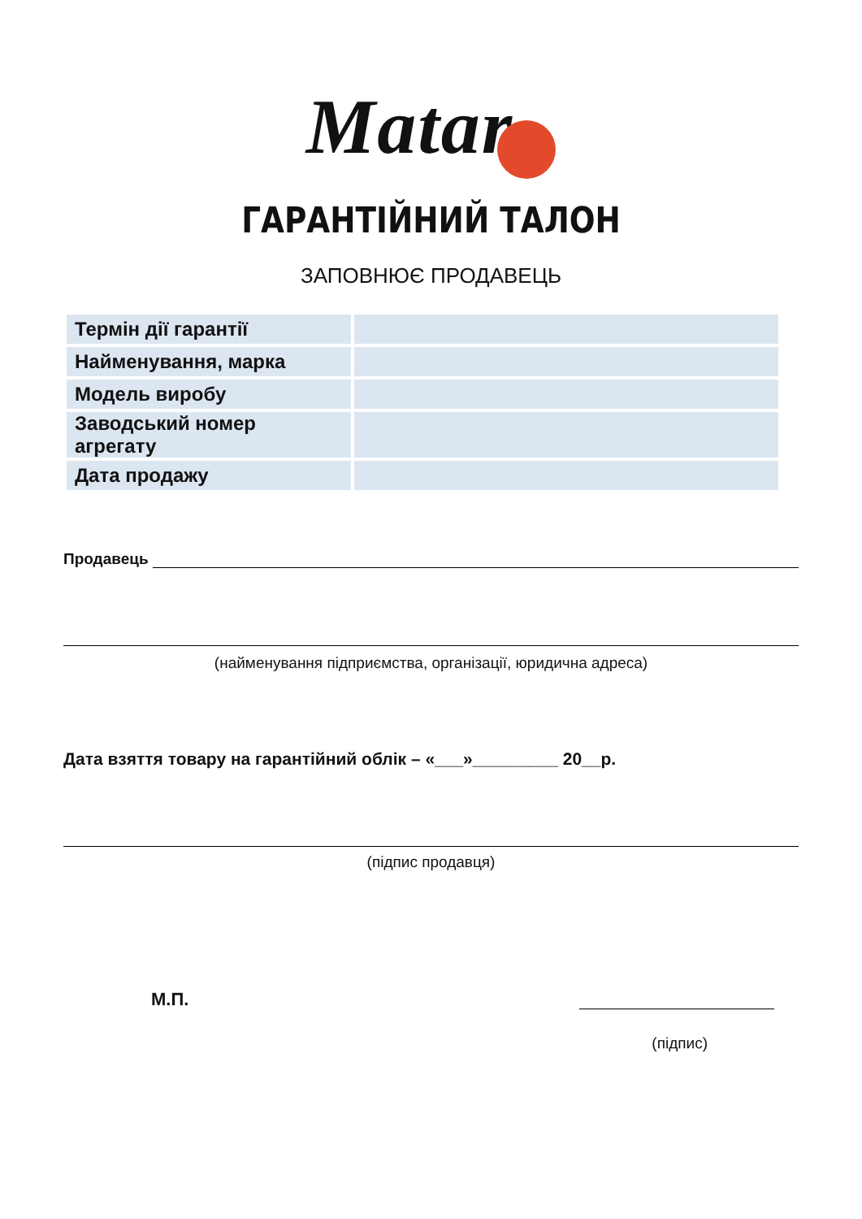Matar
ГАРАНТІЙНИЙ ТАЛОН
ЗАПОВНЮЄ ПРОДАВЕЦЬ
| Термін дії гарантії | |
| Найменування, марка | |
| Модель виробу | |
| Заводський номер агрегату | |
| Дата продажу | |
Продавець
(найменування підприємства, організації, юридична адреса)
Дата взяття товару на гарантійний облік – «___»_________ 20__р.
(підпис продавця)
М.П.
(підпис)